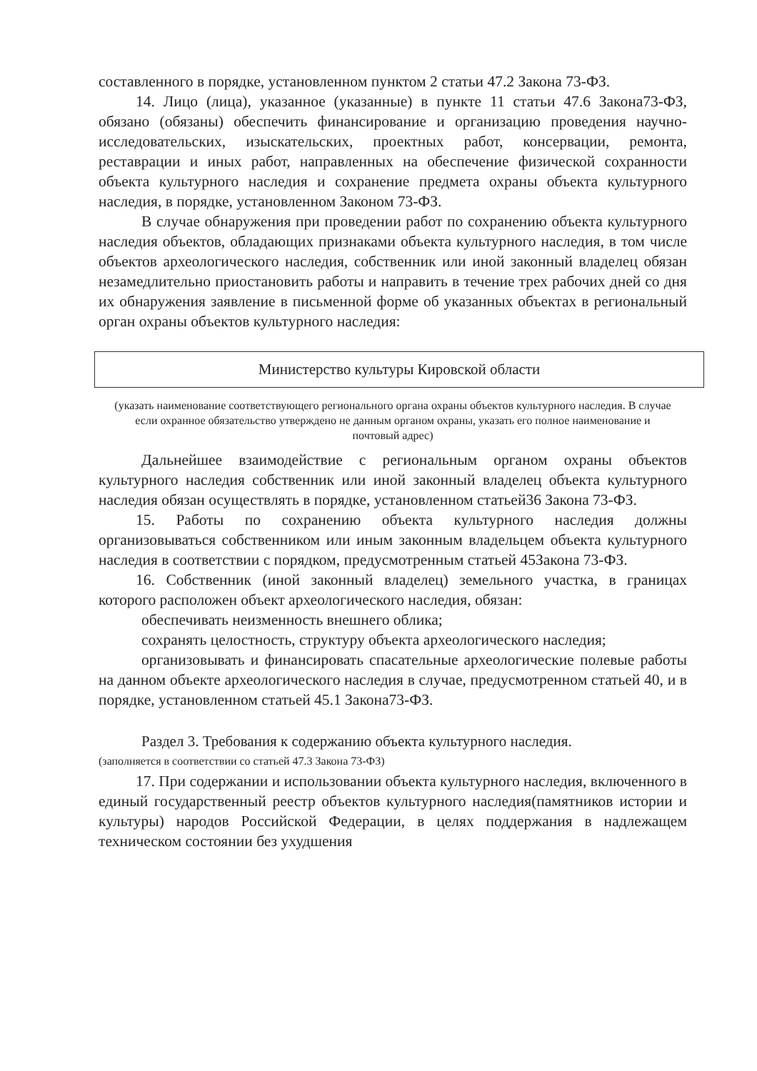составленного в порядке, установленном пунктом 2 статьи 47.2 Закона 73-ФЗ.
14. Лицо (лица), указанное (указанные) в пункте 11 статьи 47.6 Закона73-ФЗ, обязано (обязаны) обеспечить финансирование и организацию проведения научно-исследовательских, изыскательских, проектных работ, консервации, ремонта, реставрации и иных работ, направленных на обеспечение физической сохранности объекта культурного наследия и сохранение предмета охраны объекта культурного наследия, в порядке, установленном Законом 73-ФЗ.
В случае обнаружения при проведении работ по сохранению объекта культурного наследия объектов, обладающих признаками объекта культурного наследия, в том числе объектов археологического наследия, собственник или иной законный владелец обязан незамедлительно приостановить работы и направить в течение трех рабочих дней со дня их обнаружения заявление в письменной форме об указанных объектах в региональный орган охраны объектов культурного наследия:
Министерство культуры Кировской области
(указать наименование соответствующего регионального органа охраны объектов культурного наследия. В случае если охранное обязательство утверждено не данным органом охраны, указать его полное наименование и почтовый адрес)
Дальнейшее взаимодействие с региональным органом охраны объектов культурного наследия собственник или иной законный владелец объекта культурного наследия обязан осуществлять в порядке, установленном статьей36 Закона 73-ФЗ.
15. Работы по сохранению объекта культурного наследия должны организовываться собственником или иным законным владельцем объекта культурного наследия в соответствии с порядком, предусмотренным статьей 45Закона 73-ФЗ.
16. Собственник (иной законный владелец) земельного участка, в границах которого расположен объект археологического наследия, обязан:
обеспечивать неизменность внешнего облика;
сохранять целостность, структуру объекта археологического наследия;
организовывать и финансировать спасательные археологические полевые работы на данном объекте археологического наследия в случае, предусмотренном статьей 40, и в порядке, установленном статьей 45.1 Закона73-ФЗ.
Раздел 3. Требования к содержанию объекта культурного наследия.
(заполняется в соответствии со статьей 47.3 Закона 73-ФЗ)
17. При содержании и использовании объекта культурного наследия, включенного в единый государственный реестр объектов культурного наследия(памятников истории и культуры) народов Российской Федерации, в целях поддержания в надлежащем техническом состоянии без ухудшения